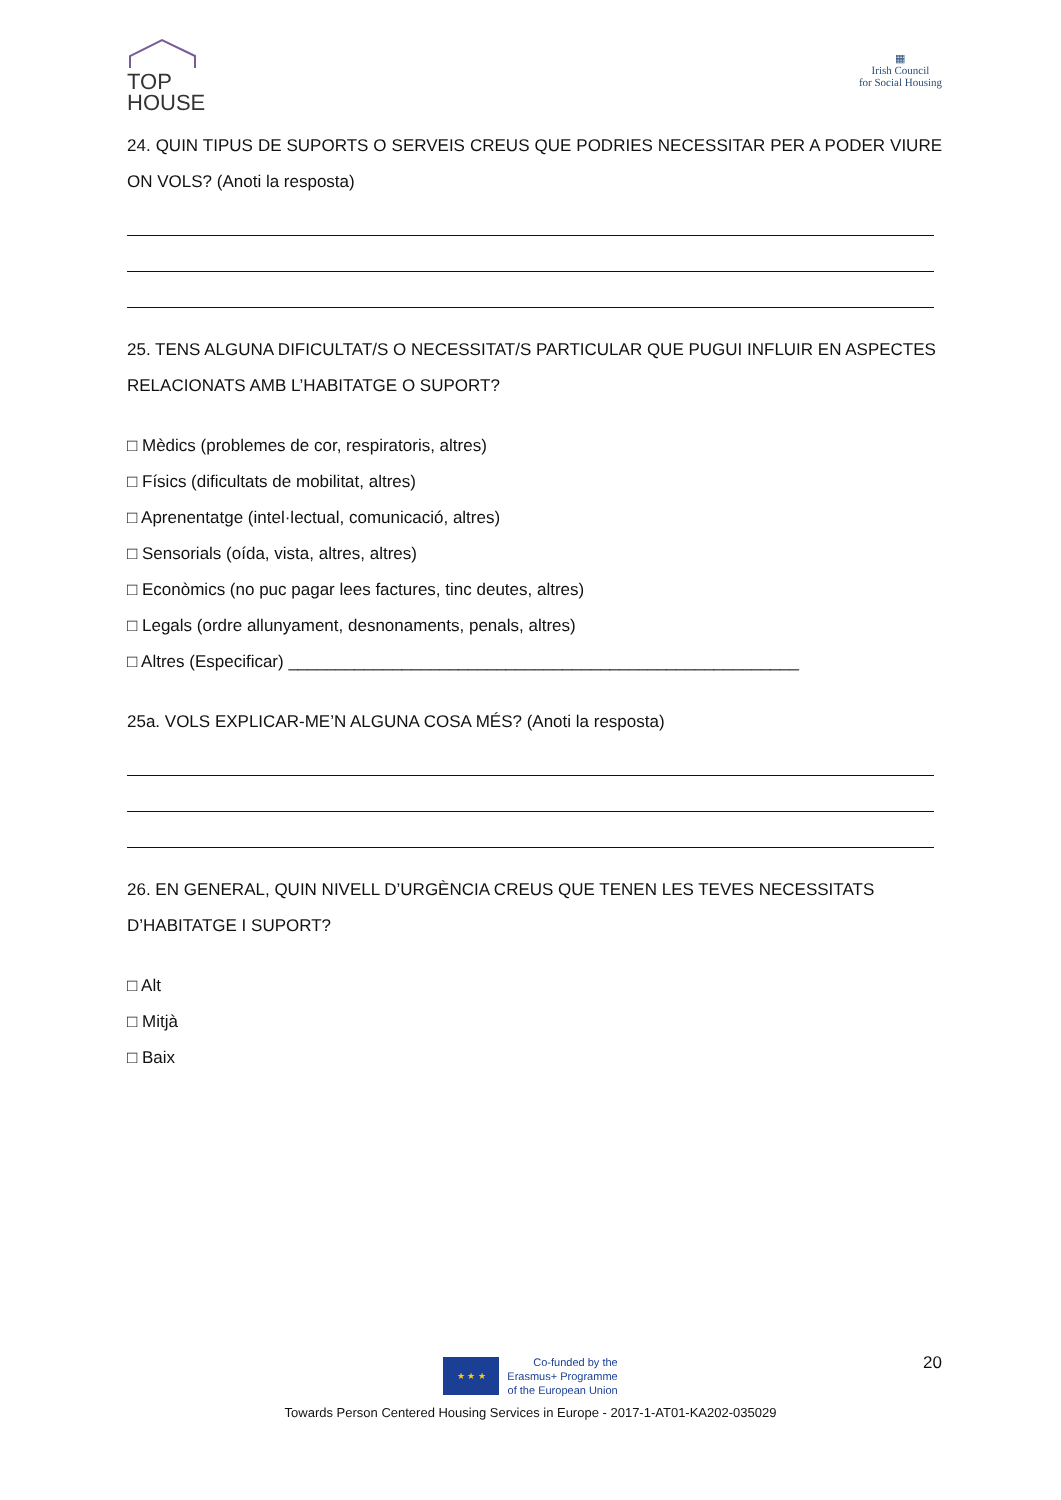TOP
HOUSE
▦
Irish Council
for Social Housing
24. QUIN TIPUS DE SUPORTS O SERVEIS CREUS QUE PODRIES NECESSITAR PER A PODER VIURE ON VOLS? (Anoti la resposta)
25. TENS ALGUNA DIFICULTAT/S O NECESSITAT/S PARTICULAR QUE PUGUI INFLUIR EN ASPECTES RELACIONATS AMB L’HABITATGE O SUPORT?
□ Mèdics (problemes de cor, respiratoris, altres)
□ Físics (dificultats de mobilitat, altres)
□ Aprenentatge (intel·lectual, comunicació, altres)
□ Sensorials (oída, vista, altres, altres)
□ Econòmics (no puc pagar lees factures, tinc deutes, altres)
□ Legals (ordre allunyament, desnonaments, penals, altres)
□ Altres (Especificar) ______________________________________________________
25a. VOLS EXPLICAR-ME’N ALGUNA COSA MÉS? (Anoti la resposta)
26. EN GENERAL, QUIN NIVELL D’URGÈNCIA CREUS QUE TENEN LES TEVES NECESSITATS D’HABITATGE I SUPORT?
□ Alt
□ Mitjà
□ Baix
20
★ ★ ★
Co-funded by the
Erasmus+ Programme
of the European Union
Towards Person Centered Housing Services in Europe - 2017-1-AT01-KA202-035029